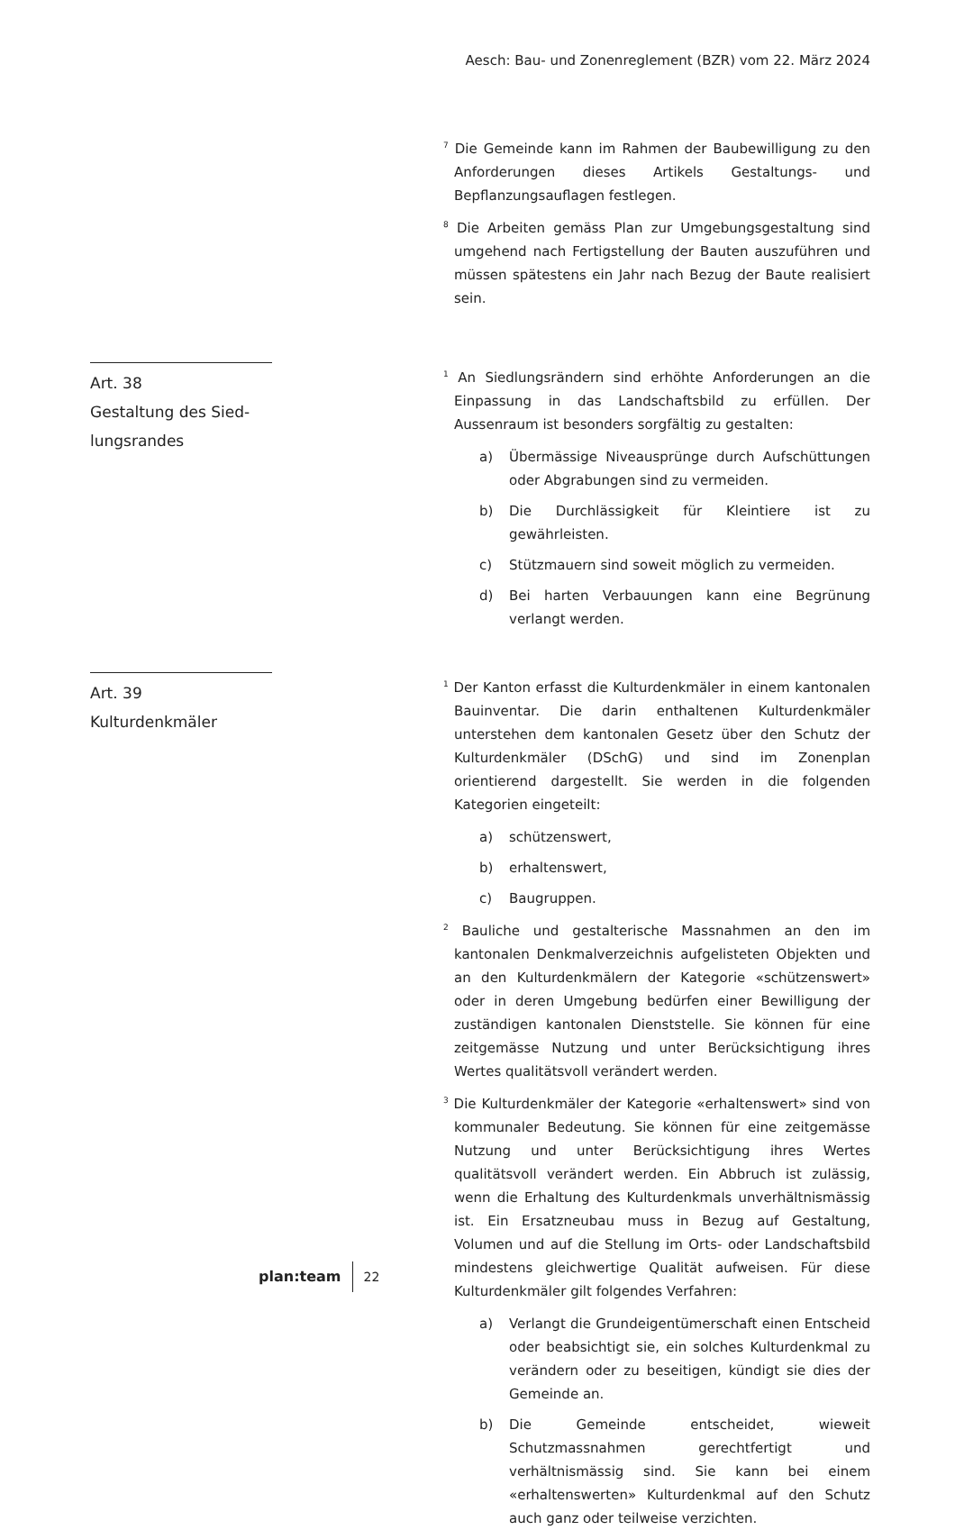Aesch: Bau- und Zonenreglement (BZR) vom 22. März 2024
<sup>7</sup> Die Gemeinde kann im Rahmen der Baubewilligung zu den Anforderungen dieses Artikels Gestaltungs- und Bepflanzungsauflagen festlegen.
<sup>8</sup> Die Arbeiten gemäss Plan zur Umgebungsgestaltung sind umgehend nach Fertigstellung der Bauten auszuführen und müssen spätestens ein Jahr nach Bezug der Baute realisiert sein.
Art. 38
Gestaltung des Sied-
lungsrandes
<sup>1</sup> An Siedlungsrändern sind erhöhte Anforderungen an die Einpassung in das Landschaftsbild zu erfüllen. Der Aussenraum ist besonders sorgfältig zu gestalten:
a) Übermässige Niveausprünge durch Aufschüttungen oder Abgrabungen sind zu vermeiden.
b) Die Durchlässigkeit für Kleintiere ist zu gewährleisten.
c) Stützmauern sind soweit möglich zu vermeiden.
d) Bei harten Verbauungen kann eine Begrünung verlangt werden.
Art. 39
Kulturdenkmäler
<sup>1</sup> Der Kanton erfasst die Kulturdenkmäler in einem kantonalen Bauinventar. Die darin enthaltenen Kulturdenkmäler unterstehen dem kantonalen Gesetz über den Schutz der Kulturdenkmäler (DSchG) und sind im Zonenplan orientierend dargestellt. Sie werden in die folgenden Kategorien eingeteilt:
a) schützenswert,
b) erhaltenswert,
c) Baugruppen.
<sup>2</sup> Bauliche und gestalterische Massnahmen an den im kantonalen Denkmalverzeichnis aufgelisteten Objekten und an den Kulturdenkmälern der Kategorie «schützenswert» oder in deren Umgebung bedürfen einer Bewilligung der zuständigen kantonalen Dienststelle. Sie können für eine zeitgemässe Nutzung und unter Berücksichtigung ihres Wertes qualitätsvoll verändert werden.
<sup>3</sup> Die Kulturdenkmäler der Kategorie «erhaltenswert» sind von kommunaler Bedeutung. Sie können für eine zeitgemässe Nutzung und unter Berücksichtigung ihres Wertes qualitätsvoll verändert werden. Ein Abbruch ist zulässig, wenn die Erhaltung des Kulturdenkmals unverhältnismässig ist. Ein Ersatzneubau muss in Bezug auf Gestaltung, Volumen und auf die Stellung im Orts- oder Landschaftsbild mindestens gleichwertige Qualität aufweisen. Für diese Kulturdenkmäler gilt folgendes Verfahren:
a) Verlangt die Grundeigentümerschaft einen Entscheid oder beabsichtigt sie, ein solches Kulturdenkmal zu verändern oder zu beseitigen, kündigt sie dies der Gemeinde an.
b) Die Gemeinde entscheidet, wieweit Schutzmassnahmen gerechtfertigt und verhältnismässig sind. Sie kann bei einem «erhaltenswerten» Kulturdenkmal auf den Schutz auch ganz oder teilweise verzichten.
plan:team 22